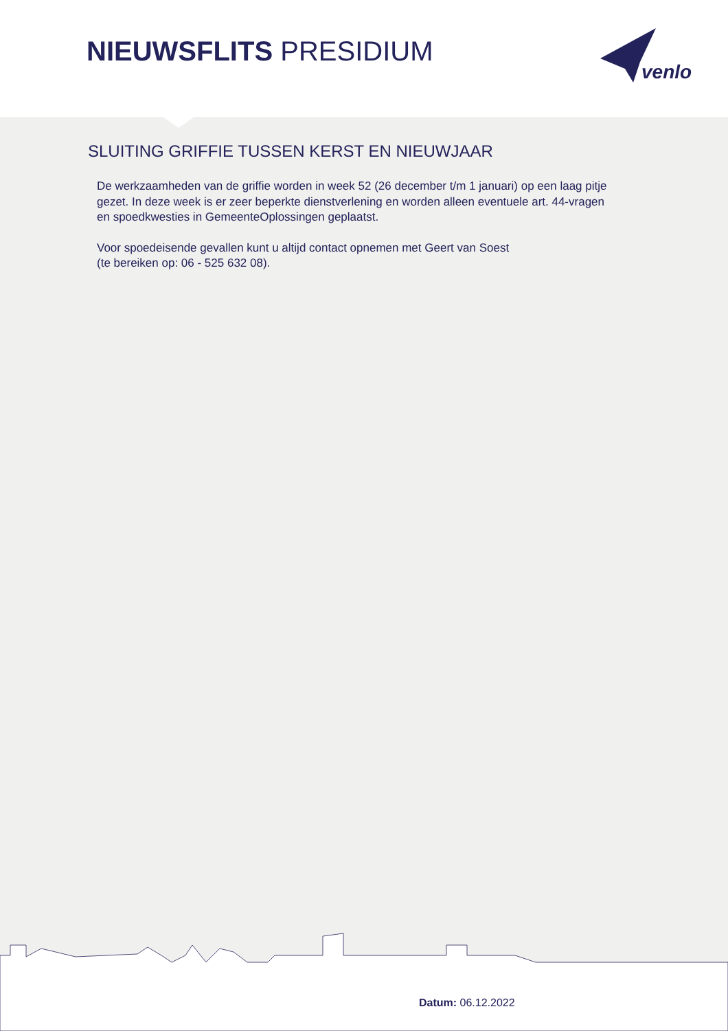NIEUWSFLITS PRESIDIUM
venlo
SLUITING GRIFFIE TUSSEN KERST EN NIEUWJAAR
De werkzaamheden van de griffie worden in week 52 (26 december t/m 1 januari) op een laag pitje gezet. In deze week is er zeer beperkte dienstverlening en worden alleen eventuele art. 44-vragen en spoedkwesties in GemeenteOplossingen geplaatst.
Voor spoedeisende gevallen kunt u altijd contact opnemen met Geert van Soest
(te bereiken op: 06 - 525 632 08).
Datum: 06.12.2022